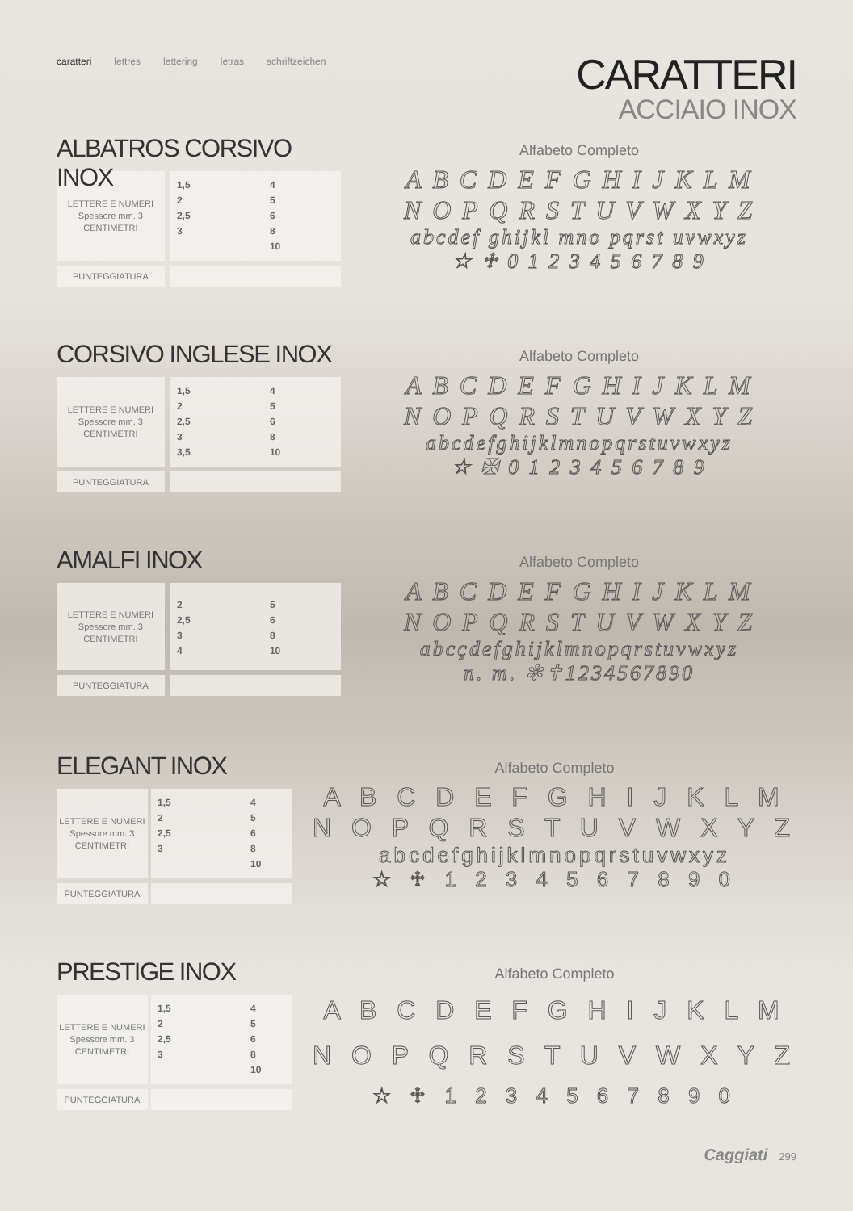caratteri lettres lettering letras schriftzeichen
CARATTERI
ACCIAIO INOX
ALBATROS CORSIVO INOX
| LETTERE E NUMERI Spessore mm. 3 CENTIMETRI | | 1,5 4 2 5 2,5 6 3 8 10 |
| PUNTEGGIATURA | | |
Alfabeto Completo
A B C D E F G H I J K L M
N O P Q R S T U V W X Y Z
abcdef ghijkl mno pqrst uvwxyz
☆ ♱ 0 1 2 3 4 5 6 7 8 9
CORSIVO INGLESE INOX
| LETTERE E NUMERI Spessore mm. 3 CENTIMETRI | | 1,5 4 2 5 2,5 6 3 8 3,5 10 |
| PUNTEGGIATURA | | |
Alfabeto Completo
A B C D E F G H I J K L M
N O P Q R S T U V W X Y Z
abcdefghijklmnopqrstuvwxyz
☆ ✠ 0 1 2 3 4 5 6 7 8 9
AMALFI INOX
| LETTERE E NUMERI Spessore mm. 3 CENTIMETRI | | 2 5 2,5 6 3 8 4 10 |
| PUNTEGGIATURA | | |
Alfabeto Completo
A B C D E F G H I J K L M
N O P Q R S T U V W X Y Z
abcçdefghijklmnopqrstuvwxyz
n. m. ✻✝1234567890
ELEGANT INOX
| LETTERE E NUMERI Spessore mm. 3 CENTIMETRI | | 1,5 4 2 5 2,5 6 3 8 10 |
| PUNTEGGIATURA | | |
Alfabeto Completo
A B C D E F G H I J K L M
N O P Q R S T U V W X Y Z
abcdefghijklmnopqrstuvwxyz
☆ ♱ 1 2 3 4 5 6 7 8 9 0
PRESTIGE INOX
| LETTERE E NUMERI Spessore mm. 3 CENTIMETRI | | 1,5 4 2 5 2,5 6 3 8 10 |
| PUNTEGGIATURA | | |
Alfabeto Completo
A B C D E F G H I J K L M
N O P Q R S T U V W X Y Z
☆ ♱ 1 2 3 4 5 6 7 8 9 0
Caggiati 299